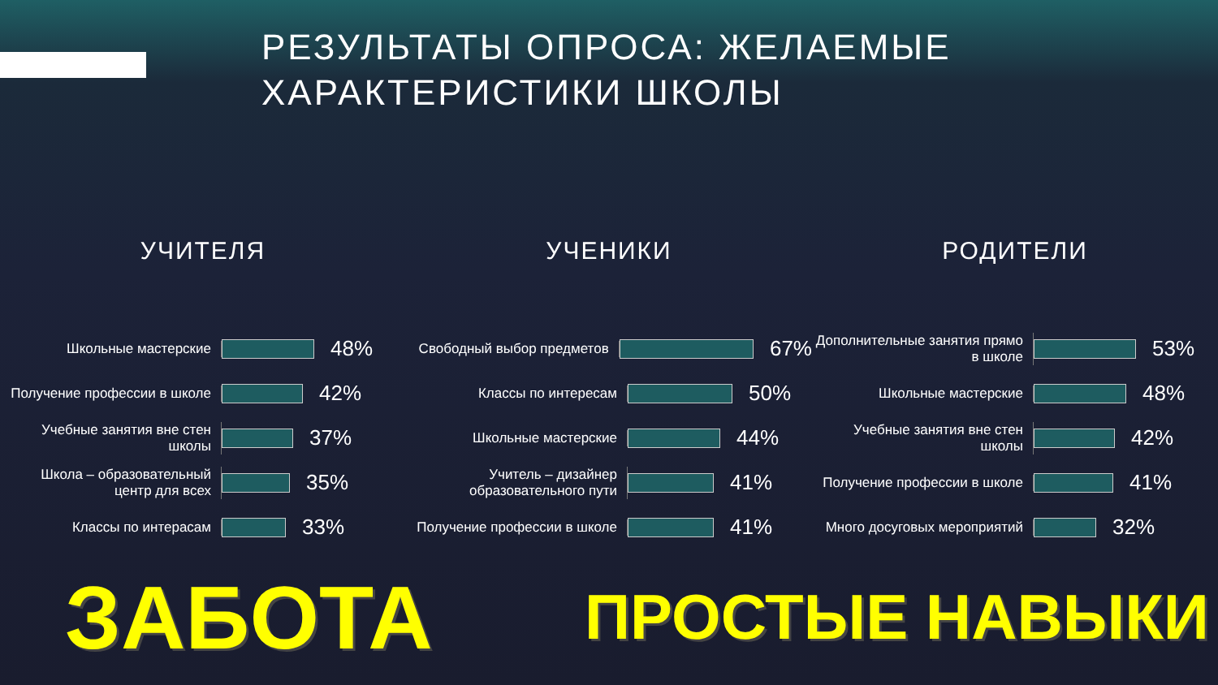РЕЗУЛЬТАТЫ ОПРОСА: ЖЕЛАЕМЫЕ
ХАРАКТЕРИСТИКИ ШКОЛЫ
УЧИТЕЛЯ
Школьные мастерские
48%
Получение профессии в школе
42%
Учебные занятия вне стен школы
37%
Школа – образовательный центр для всех
35%
Классы по интерасам
33%
УЧЕНИКИ
Свободный выбор предметов
67%
Классы по интересам
50%
Школьные мастерские
44%
Учитель – дизайнер образовательного пути
41%
Получение профессии в школе
41%
РОДИТЕЛИ
Дополнительные занятия прямо в школе
53%
Школьные мастерские
48%
Учебные занятия вне стен школы
42%
Получение профессии в школе
41%
Много досуговых мероприятий
32%
ЗАБОТА
ПРОСТЫЕ НАВЫКИ